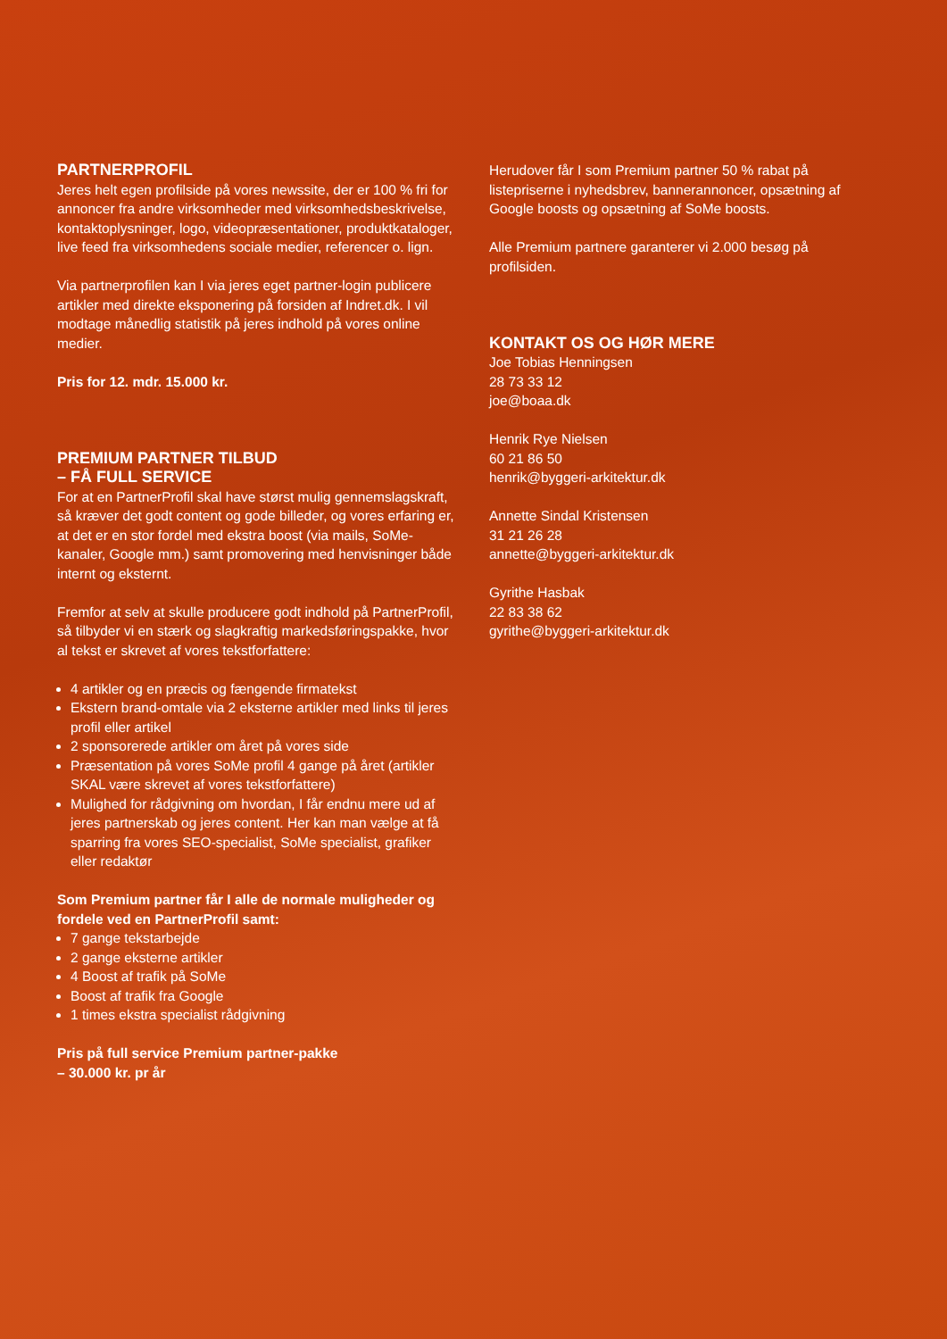PARTNERPROFIL
Jeres helt egen profilside på vores newssite, der er 100 % fri for annoncer fra andre virksomheder med virksomhedsbeskrivelse, kontaktoplysninger, logo, videopræsentationer, produktkataloger, live feed fra virksomhedens sociale medier, referencer o. lign.
Via partnerprofilen kan I via jeres eget partner-login publicere artikler med direkte eksponering på forsiden af Indret.dk. I vil modtage månedlig statistik på jeres indhold på vores online medier.
Pris for 12. mdr. 15.000 kr.
PREMIUM PARTNER TILBUD
– FÅ FULL SERVICE
For at en PartnerProfil skal have størst mulig gennemslagskraft, så kræver det godt content og gode billeder, og vores erfaring er, at det er en stor fordel med ekstra boost (via mails, SoMe-kanaler, Google mm.) samt promovering med henvisninger både internt og eksternt.
Fremfor at selv at skulle producere godt indhold på PartnerProfil, så tilbyder vi en stærk og slagkraftig markedsføringspakke, hvor al tekst er skrevet af vores tekstforfattere:
4 artikler og en præcis og fængende firmatekst
Ekstern brand-omtale via 2 eksterne artikler med links til jeres profil eller artikel
2 sponsorerede artikler om året på vores side
Præsentation på vores SoMe profil 4 gange på året (artikler SKAL være skrevet af vores tekstforfattere)
Mulighed for rådgivning om hvordan, I får endnu mere ud af jeres partnerskab og jeres content. Her kan man vælge at få sparring fra vores SEO-specialist, SoMe specialist, grafiker eller redaktør
Som Premium partner får I alle de normale muligheder og fordele ved en PartnerProfil samt:
7 gange tekstarbejde
2 gange eksterne artikler
4 Boost af trafik på SoMe
Boost af trafik fra Google
1 times ekstra specialist rådgivning
Pris på full service Premium partner-pakke
– 30.000 kr. pr år
Herudover får I som Premium partner 50 % rabat på listepriserne i nyhedsbrev, bannerannoncer, opsætning af Google boosts og opsætning af SoMe boosts.
Alle Premium partnere garanterer vi 2.000 besøg på profilsiden.
KONTAKT OS OG HØR MERE
Joe Tobias Henningsen
28 73 33 12
joe@boaa.dk
Henrik Rye Nielsen
60 21 86 50
henrik@byggeri-arkitektur.dk
Annette Sindal Kristensen
31 21 26 28
annette@byggeri-arkitektur.dk
Gyrithe Hasbak
22 83 38 62
gyrithe@byggeri-arkitektur.dk